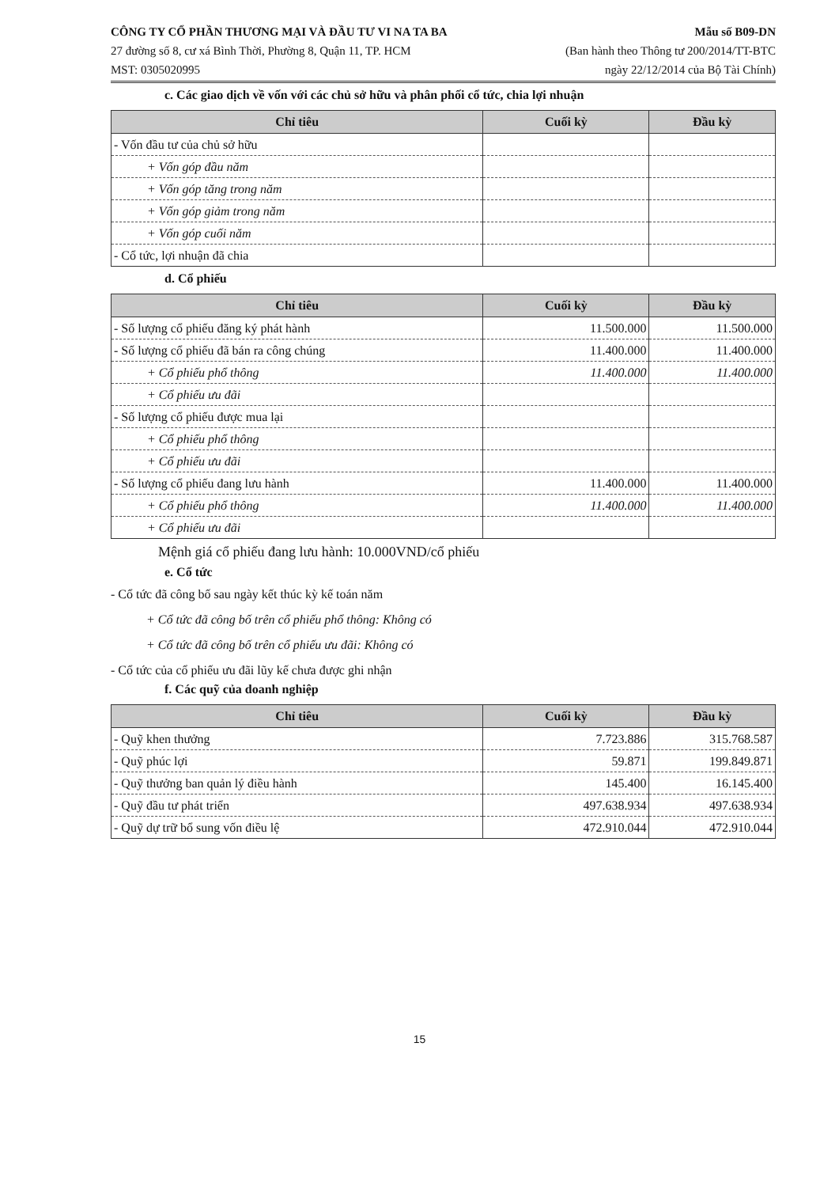CÔNG TY CỔ PHẦN THƯƠNG MẠI VÀ ĐẦU TƯ VI NA TA BA
27 đường số 8, cư xá Bình Thời, Phường 8, Quận 11, TP. HCM
MST: 0305020995
Mẫu số B09-DN
(Ban hành theo Thông tư 200/2014/TT-BTC
ngày 22/12/2014 của Bộ Tài Chính)
c. Các giao dịch về vốn với các chủ sở hữu và phân phối cổ tức, chia lợi nhuận
| Chỉ tiêu | Cuối kỳ | Đầu kỳ |
| --- | --- | --- |
| - Vốn đầu tư của chủ sở hữu | | |
| + Vốn góp đầu năm | | |
| + Vốn góp tăng trong năm | | |
| + Vốn góp giảm trong năm | | |
| + Vốn góp cuối năm | | |
| - Cổ tức, lợi nhuận đã chia | | |
d. Cổ phiếu
| Chỉ tiêu | Cuối kỳ | Đầu kỳ |
| --- | --- | --- |
| - Số lượng cổ phiếu đăng ký phát hành | 11.500.000 | 11.500.000 |
| - Số lượng cổ phiếu đã bán ra công chúng | 11.400.000 | 11.400.000 |
| + Cổ phiếu phổ thông | 11.400.000 | 11.400.000 |
| + Cổ phiếu ưu đãi | | |
| - Số lượng cổ phiếu được mua lại | | |
| + Cổ phiếu phổ thông | | |
| + Cổ phiếu ưu đãi | | |
| - Số lượng cổ phiếu đang lưu hành | 11.400.000 | 11.400.000 |
| + Cổ phiếu phổ thông | 11.400.000 | 11.400.000 |
| + Cổ phiếu ưu đãi | | |
Mệnh giá cổ phiếu đang lưu hành: 10.000VND/cổ phiếu
e. Cổ tức
- Cổ tức đã công bố sau ngày kết thúc kỳ kế toán năm
+ Cổ tức đã công bố trên cổ phiếu phổ thông: Không có
+ Cổ tức đã công bố trên cổ phiếu ưu đãi: Không có
- Cổ tức của cổ phiếu ưu đãi lũy kế chưa được ghi nhận
f. Các quỹ của doanh nghiệp
| Chỉ tiêu | Cuối kỳ | Đầu kỳ |
| --- | --- | --- |
| - Quỹ khen thưởng | 7.723.886 | 315.768.587 |
| - Quỹ phúc lợi | 59.871 | 199.849.871 |
| - Quỹ thưởng ban quản lý điều hành | 145.400 | 16.145.400 |
| - Quỹ đầu tư phát triển | 497.638.934 | 497.638.934 |
| - Quỹ dự trữ bổ sung vốn điều lệ | 472.910.044 | 472.910.044 |
15